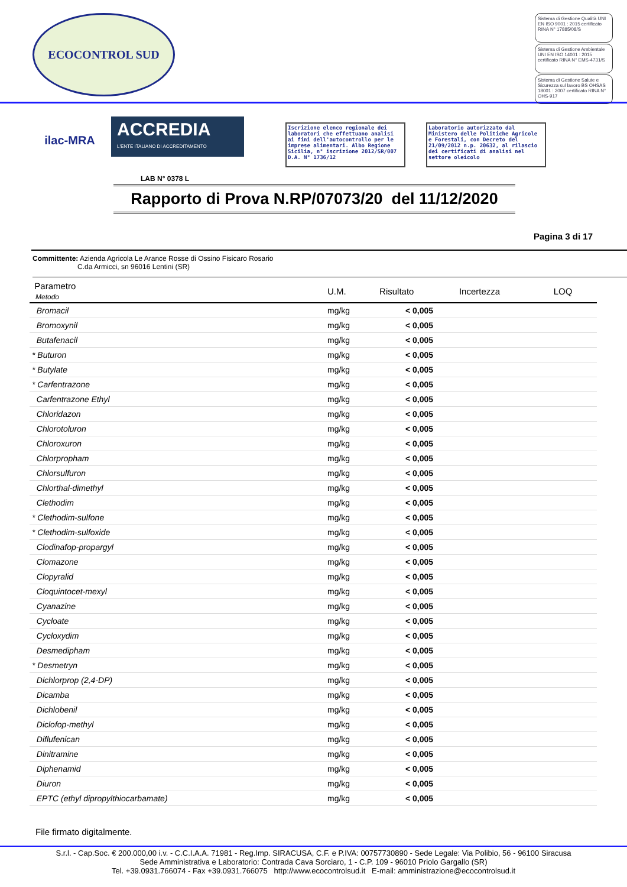ECOCONTROL SUD
Sistema di Gestione Qualità UNI EN ISO 9001 : 2015 certificato RINA N° 17885/08/S
Sistema di Gestione Ambientale UNI EN ISO 14001 : 2015 certificato RINA N° EMS-4731/S
Sistema di Gestione Salute e Sicurezza sul lavoro BS OHSAS 18001 : 2007 certificato RINA N° OHS-917
ilac-MRA
ACCREDIA
L'ENTE ITALIANO DI ACCREDITAMENTO
LAB N° 0378 L
Iscrizione elenco regionale dei laboratori che effettuano analisi ai fini dell'autocontrollo per le imprese alimentari. Albo Regione Sicilia, n° iscrizione 2012/SR/007 D.A. N° 1736/12
Laboratorio autorizzato dal Ministero delle Politiche Agricole e Forestali, con Decreto del 21/09/2012 n.p. 20632, al rilascio dei certificati di analisi nel settore oleicolo
Rapporto di Prova N.RP/07073/20 del 11/12/2020
Pagina 3 di 17
Committente: Azienda Agricola Le Arance Rosse di Ossino Fisicaro Rosario
C.da Armicci, sn 96016 Lentini (SR)
| Parametro Metodo | U.M. | Risultato | Incertezza | LOQ |
| --- | --- | --- | --- | --- |
| Bromacil | mg/kg | < 0,005 | | |
| Bromoxynil | mg/kg | < 0,005 | | |
| Butafenacil | mg/kg | < 0,005 | | |
| * Buturon | mg/kg | < 0,005 | | |
| * Butylate | mg/kg | < 0,005 | | |
| * Carfentrazone | mg/kg | < 0,005 | | |
| Carfentrazone Ethyl | mg/kg | < 0,005 | | |
| Chloridazon | mg/kg | < 0,005 | | |
| Chlorotoluron | mg/kg | < 0,005 | | |
| Chloroxuron | mg/kg | < 0,005 | | |
| Chlorpropham | mg/kg | < 0,005 | | |
| Chlorsulfuron | mg/kg | < 0,005 | | |
| Chlorthal-dimethyl | mg/kg | < 0,005 | | |
| Clethodim | mg/kg | < 0,005 | | |
| * Clethodim-sulfone | mg/kg | < 0,005 | | |
| * Clethodim-sulfoxide | mg/kg | < 0,005 | | |
| Clodinafop-propargyl | mg/kg | < 0,005 | | |
| Clomazone | mg/kg | < 0,005 | | |
| Clopyralid | mg/kg | < 0,005 | | |
| Cloquintocet-mexyl | mg/kg | < 0,005 | | |
| Cyanazine | mg/kg | < 0,005 | | |
| Cycloate | mg/kg | < 0,005 | | |
| Cycloxydim | mg/kg | < 0,005 | | |
| Desmedipham | mg/kg | < 0,005 | | |
| * Desmetryn | mg/kg | < 0,005 | | |
| Dichlorprop (2,4-DP) | mg/kg | < 0,005 | | |
| Dicamba | mg/kg | < 0,005 | | |
| Dichlobenil | mg/kg | < 0,005 | | |
| Diclofop-methyl | mg/kg | < 0,005 | | |
| Diflufenican | mg/kg | < 0,005 | | |
| Dinitramine | mg/kg | < 0,005 | | |
| Diphenamid | mg/kg | < 0,005 | | |
| Diuron | mg/kg | < 0,005 | | |
| EPTC (ethyl dipropylthiocarbamate) | mg/kg | < 0,005 | | |
File firmato digitalmente.
S.r.l. - Cap.Soc. € 200.000,00 i.v. - C.C.I.A.A. 71981 - Reg.Imp. SIRACUSA, C.F. e P.IVA: 00757730890 - Sede Legale: Via Polibio, 56 - 96100 Siracusa
Sede Amministrativa e Laboratorio: Contrada Cava Sorciaro, 1 - C.P. 109 - 96010 Priolo Gargallo (SR)
Tel. +39.0931.766074 - Fax +39.0931.766075 http://www.ecocontrolsud.it E-mail: amministrazione@ecocontrolsud.it